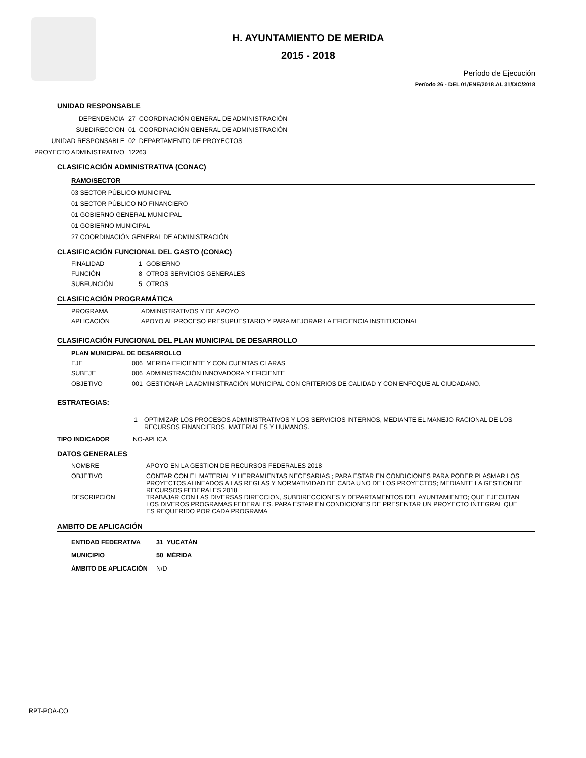H. AYUNTAMIENTO DE MERIDA
2015 - 2018
Período de Ejecución
Período 26 - DEL 01/ENE/2018 AL 31/DIC/2018
UNIDAD RESPONSABLE
DEPENDENCIA 27 COORDINACIÓN GENERAL DE ADMINISTRACIÓN
SUBDIRECCION 01 COORDINACIÓN GENERAL DE ADMINISTRACIÓN
UNIDAD RESPONSABLE 02 DEPARTAMENTO DE PROYECTOS
PROYECTO ADMINISTRATIVO 12263
CLASIFICACIÓN ADMINISTRATIVA (CONAC)
RAMO/SECTOR
03 SECTOR PÚBLICO MUNICIPAL
01 SECTOR PÚBLICO NO FINANCIERO
01 GOBIERNO GENERAL MUNICIPAL
01 GOBIERNO MUNICIPAL
27 COORDINACIÓN GENERAL DE ADMINISTRACIÓN
CLASIFICACIÓN FUNCIONAL DEL GASTO (CONAC)
FINALIDAD 1 GOBIERNO
FUNCIÓN 8 OTROS SERVICIOS GENERALES
SUBFUNCIÓN 5 OTROS
CLASIFICACIÓN PROGRAMÁTICA
PROGRAMA ADMINISTRATIVOS Y DE APOYO
APLICACIÓN APOYO AL PROCESO PRESUPUESTARIO Y PARA MEJORAR LA EFICIENCIA INSTITUCIONAL
CLASIFICACIÓN FUNCIONAL DEL PLAN MUNICIPAL DE DESARROLLO
PLAN MUNICIPAL DE DESARROLLO
EJE 006 MERIDA EFICIENTE Y CON CUENTAS CLARAS
SUBEJE 006 ADMINISTRACIÓN INNOVADORA Y EFICIENTE
OBJETIVO 001 GESTIONAR LA ADMINISTRACIÓN MUNICIPAL CON CRITERIOS DE CALIDAD Y CON ENFOQUE AL CIUDADANO.
ESTRATEGIAS:
1 OPTIMIZAR LOS PROCESOS ADMINISTRATIVOS Y LOS SERVICIOS INTERNOS, MEDIANTE EL MANEJO RACIONAL DE LOS RECURSOS FINANCIEROS, MATERIALES Y HUMANOS.
TIPO INDICADOR NO-APLICA
DATOS GENERALES
NOMBRE APOYO EN LA GESTION DE RECURSOS FEDERALES 2018
OBJETIVO CONTAR CON EL MATERIAL Y HERRAMIENTAS NECESARIAS ; PARA ESTAR EN CONDICIONES PARA PODER PLASMAR LOS PROYECTOS ALINEADOS A LAS REGLAS Y NORMATIVIDAD DE CADA UNO DE LOS PROYECTOS; MEDIANTE LA GESTION DE RECURSOS FEDERALES 2018
DESCRIPCIÓN TRABAJAR CON LAS DIVERSAS DIRECCION, SUBDIRECCIONES Y DEPARTAMENTOS DEL AYUNTAMIENTO; QUE EJECUTAN LOS DIVEROS PROGRAMAS FEDERALES. PARA ESTAR EN CONDICIONES DE PRESENTAR UN PROYECTO INTEGRAL QUE ES REQUERIDO POR CADA PROGRAMA
AMBITO DE APLICACIÓN
ENTIDAD FEDERATIVA 31 YUCATÁN
MUNICIPIO 50 MÉRIDA
ÁMBITO DE APLICACIÓN N/D
RPT-POA-CO